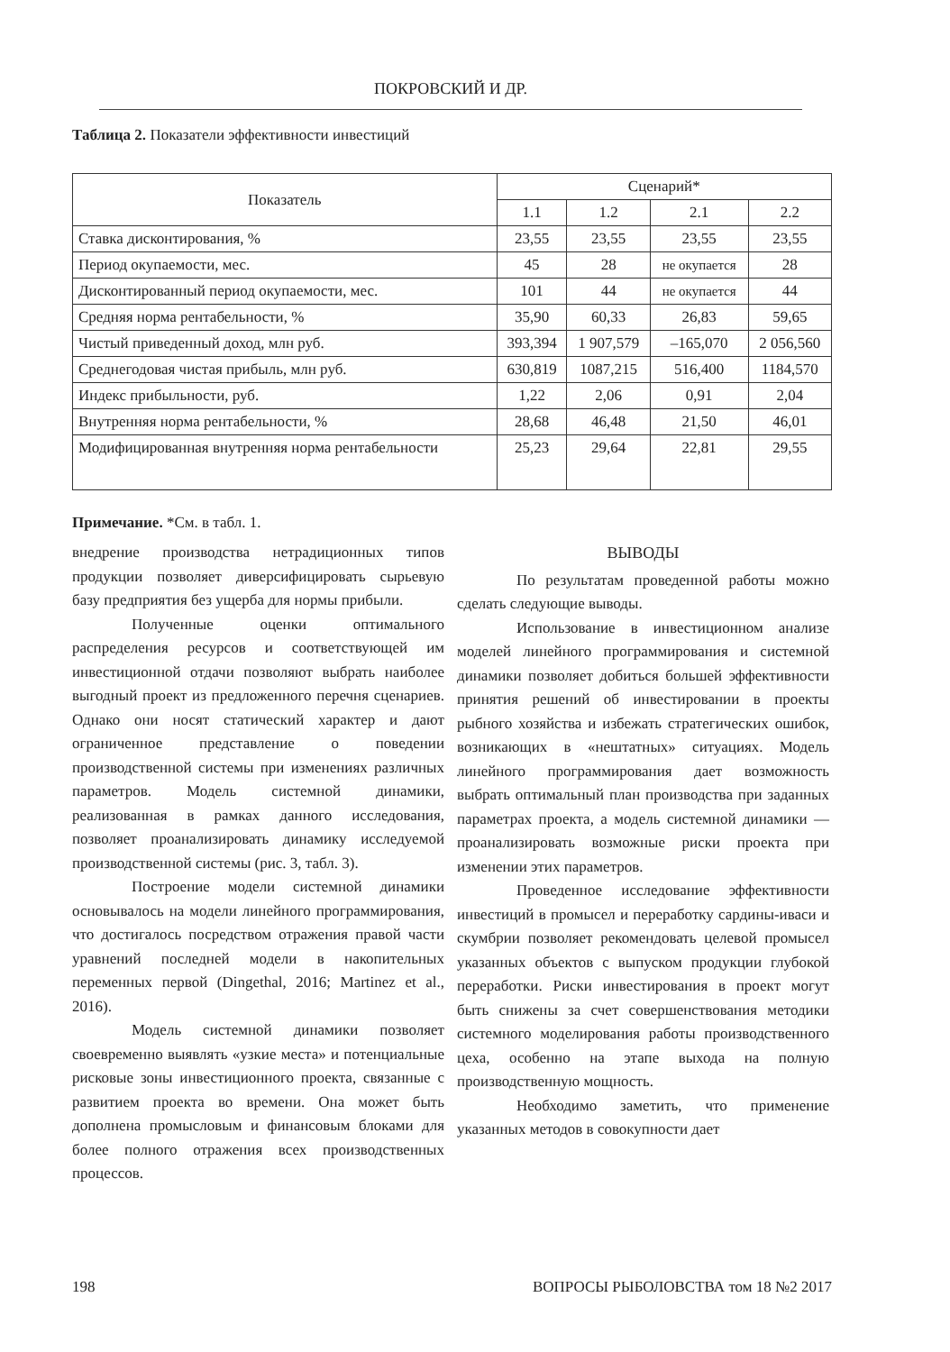ПОКРОВСКИЙ И ДР.
Таблица 2. Показатели эффективности инвестиций
| Показатель | Сценарий* | | | |
| --- | --- | --- | --- | --- |
| | 1.1 | 1.2 | 2.1 | 2.2 |
| Ставка дисконтирования, % | 23,55 | 23,55 | 23,55 | 23,55 |
| Период окупаемости, мес. | 45 | 28 | не окупается | 28 |
| Дисконтированный период окупаемости, мес. | 101 | 44 | не окупается | 44 |
| Средняя норма рентабельности, % | 35,90 | 60,33 | 26,83 | 59,65 |
| Чистый приведенный доход, млн руб. | 393,394 | 1 907,579 | –165,070 | 2 056,560 |
| Среднегодовая чистая прибыль, млн руб. | 630,819 | 1087,215 | 516,400 | 1184,570 |
| Индекс прибыльности, руб. | 1,22 | 2,06 | 0,91 | 2,04 |
| Внутренняя норма рентабельности, % | 28,68 | 46,48 | 21,50 | 46,01 |
| Модифицированная внутренняя норма рентабельности | 25,23 | 29,64 | 22,81 | 29,55 |
Примечание. *См. в табл. 1.
внедрение производства нетрадиционных типов продукции позволяет диверсифицировать сырьевую базу предприятия без ущерба для нормы прибыли.
Полученные оценки оптимального распределения ресурсов и соответствующей им инвестиционной отдачи позволяют выбрать наиболее выгодный проект из предложенного перечня сценариев. Однако они носят статический характер и дают ограниченное представление о поведении производственной системы при изменениях различных параметров. Модель системной динамики, реализованная в рамках данного исследования, позволяет проанализировать динамику исследуемой производственной системы (рис. 3, табл. 3).
Построение модели системной динамики основывалось на модели линейного программирования, что достигалось посредством отражения правой части уравнений последней модели в накопительных переменных первой (Dingethal, 2016; Martinez et al., 2016).
Модель системной динамики позволяет своевременно выявлять «узкие места» и потенциальные рисковые зоны инвестиционного проекта, связанные с развитием проекта во времени. Она может быть дополнена промысловым и финансовым блоками для более полного отражения всех производственных процессов.
ВЫВОДЫ
По результатам проведенной работы можно сделать следующие выводы.
Использование в инвестиционном анализе моделей линейного программирования и системной динамики позволяет добиться большей эффективности принятия решений об инвестировании в проекты рыбного хозяйства и избежать стратегических ошибок, возникающих в «нештатных» ситуациях. Модель линейного программирования дает возможность выбрать оптимальный план производства при заданных параметрах проекта, а модель системной динамики — проанализировать возможные риски проекта при изменении этих параметров.
Проведенное исследование эффективности инвестиций в промысел и переработку сардины-иваси и скумбрии позволяет рекомендовать целевой промысел указанных объектов с выпуском продукции глубокой переработки. Риски инвестирования в проект могут быть снижены за счет совершенствования методики системного моделирования работы производственного цеха, особенно на этапе выхода на полную производственную мощность.
Необходимо заметить, что применение указанных методов в совокупности дает
198 ВОПРОСЫ РЫБОЛОВСТВА том 18 №2 2017